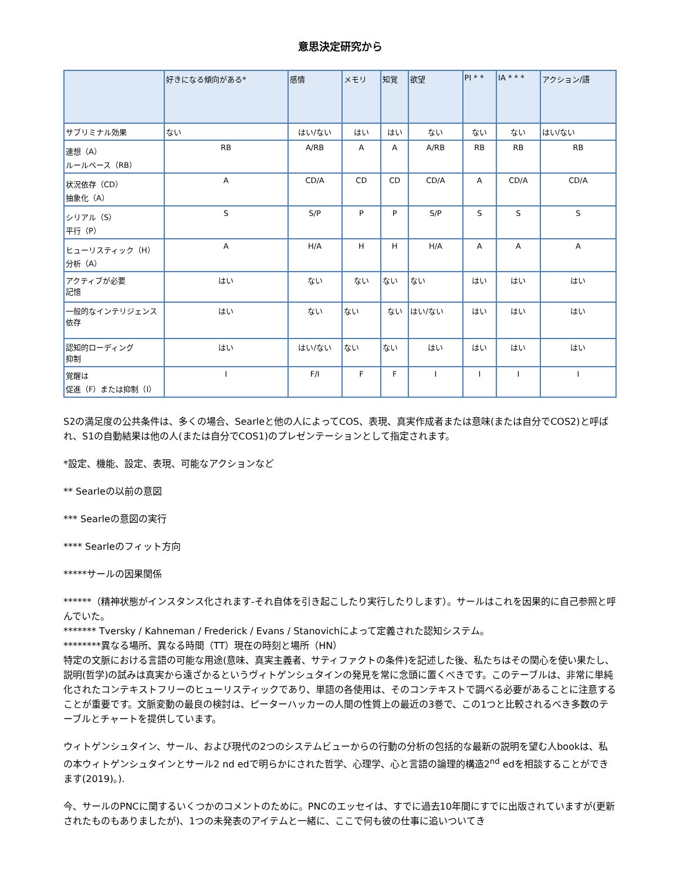意思決定研究から
| | 好きになる傾向がある* | 感情 | メモリ | 知覚 | 欲望 | PI * * | IA * * * | アクション/語 |
| --- | --- | --- | --- | --- | --- | --- | --- | --- |
| サブリミナル効果 | ない | はい/ない | はい | はい | ない | ない | ない | はい/ない |
| 連想（A） ルールベース（RB） | RB | A/RB | A | A | A/RB | RB | RB | RB |
| 状況依存（CD） 抽象化（A） | A | CD/A | CD | CD | CD/A | A | CD/A | CD/A |
| シリアル（S） 平行（P） | S | S/P | P | P | S/P | S | S | S |
| ヒューリスティック（H） 分析（A） | A | H/A | H | H | H/A | A | A | A |
| アクティブが必要 記憶 | はい | ない | ない | ない | ない | はい | はい | はい |
| 一般的なインテリジェンス依存 | はい | ない | ない | ない | はい/ない | はい | はい | はい |
| 認知的ローディング 抑制 | はい | はい/ない | ない | ない | はい | はい | はい | はい |
| 覚醒は 促進（F）または抑制（I） | I | F/I | F | F | I | I | I | I |
S2の満足度の公共条件は、多くの場合、Searleと他の人によってCOS、表現、真実作成者または意味(または自分でCOS2)と呼ばれ、S1の自動結果は他の人(または自分でCOS1)のプレゼンテーションとして指定されます。
*設定、機能、設定、表現、可能なアクションなど
** Searleの以前の意図
*** Searleの意図の実行
**** Searleのフィット方向
*****サールの因果関係
******（精神状態がインスタンス化されます-それ自体を引き起こしたり実行したりします）。サールはこれを因果的に自己参照と呼んでいた。
******* Tversky / Kahneman / Frederick / Evans / Stanovichによって定義された認知システム。
********異なる場所、異なる時間（TT）現在の時刻と場所（HN）
特定の文脈における言語の可能な用途(意味、真実主義者、サティファクトの条件)を記述した後、私たちはその関心を使い果たし、説明(哲学)の試みは真実から遠ざかるというヴィトゲンシュタインの発見を常に念頭に置くべきです。このテーブルは、非常に単純化されたコンテキストフリーのヒューリスティックであり、単語の各使用は、そのコンテキストで調べる必要があることに注意することが重要です。文脈変動の最良の検討は、ピーターハッカーの人間の性質上の最近の3巻で、この1つと比較されるべき多数のテーブルとチャートを提供しています。
ウィトゲンシュタイン、サール、および現代の2つのシステムビューからの行動の分析の包括的な最新の説明を望む人bookは、私の本ウィトゲンシュタインとサール2 nd edで明らかにされた哲学、心理学、心と言語の論理的構造2<sup>nd</sup> edを相談することができます(2019)。).
今、サールのPNCに関するいくつかのコメントのために。PNCのエッセイは、すでに過去10年間にすでに出版されていますが(更新されたものもありましたが)、1つの未発表のアイテムと一緒に、ここで何も彼の仕事に追いついてき